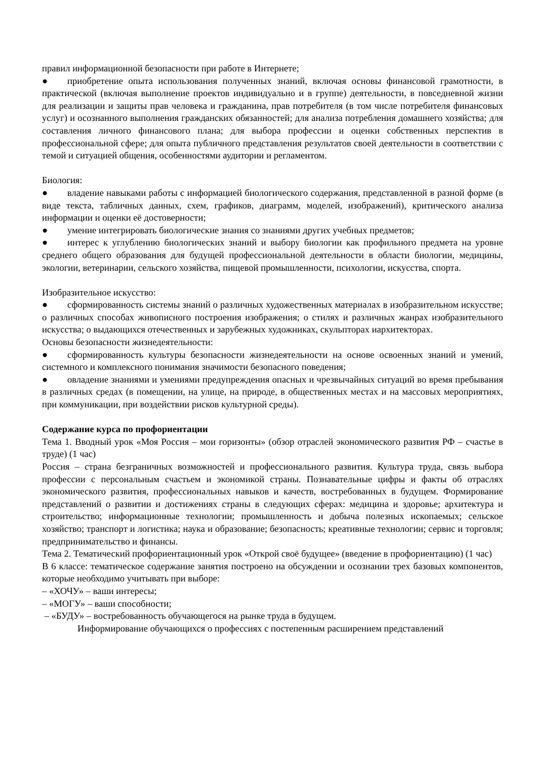правил информационной безопасности при работе в Интернете;
● приобретение опыта использования полученных знаний, включая основы финансовой грамотности, в практической (включая выполнение проектов индивидуально и в группе) деятельности, в повседневной жизни для реализации и защиты прав человека и гражданина, прав потребителя (в том числе потребителя финансовых услуг) и осознанного выполнения гражданских обязанностей; для анализа потребления домашнего хозяйства; для составления личного финансового плана; для выбора профессии и оценки собственных перспектив в профессиональной сфере; для опыта публичного представления результатов своей деятельности в соответствии с темой и ситуацией общения, особенностями аудитории и регламентом.
Биология:
● владение навыками работы с информацией биологического содержания, представленной в разной форме (в виде текста, табличных данных, схем, графиков, диаграмм, моделей, изображений), критического анализа информации и оценки её достоверности;
● умение интегрировать биологические знания со знаниями других учебных предметов;
● интерес к углублению биологических знаний и выбору биологии как профильного предмета на уровне среднего общего образования для будущей профессиональной деятельности в области биологии, медицины, экологии, ветеринарии, сельского хозяйства, пищевой промышленности, психологии, искусства, спорта.
Изобразительное искусство:
● сформированность системы знаний о различных художественных материалах в изобразительном искусстве; о различных способах живописного построения изображения; о стилях и различных жанрах изобразительного искусства; о выдающихся отечественных и зарубежных художниках, скульпторах иархитекторах.
Основы безопасности жизнедеятельности:
● сформированность культуры безопасности жизнедеятельности на основе освоенных знаний и умений, системного и комплексного понимания значимости безопасного поведения;
● овладение знаниями и умениями предупреждения опасных и чрезвычайных ситуаций во время пребывания в различных средах (в помещении, на улице, на природе, в общественных местах и на массовых мероприятиях, при коммуникации, при воздействии рисков культурной среды).
Содержание курса по профориентации
Тема 1. Вводный урок «Моя Россия – мои горизонты» (обзор отраслей экономического развития РФ – счастье в труде) (1 час)
Россия – страна безграничных возможностей и профессионального развития. Культура труда, связь выбора профессии с персональным счастьем и экономикой страны. Познавательные цифры и факты об отраслях экономического развития, профессиональных навыков и качеств, востребованных в будущем. Формирование представлений о развитии и достижениях страны в следующих сферах: медицина и здоровье; архитектура и строительство; информационные технологии; промышленность и добыча полезных ископаемых; сельское хозяйство; транспорт и логистика; наука и образование; безопасность; креативные технологии; сервис и торговля; предпринимательство и финансы.
Тема 2. Тематический профориентационный урок «Открой своё будущее» (введение в профориентацию) (1 час)
В 6 классе: тематическое содержание занятия построено на обсуждении и осознании трех базовых компонентов, которые необходимо учитывать при выборе:
– «ХОЧУ» – ваши интересы;
– «МОГУ» – ваши способности;
– «БУДУ» – востребованность обучающегося на рынке труда в будущем.
Информирование обучающихся о профессиях с постепенным расширением представлений